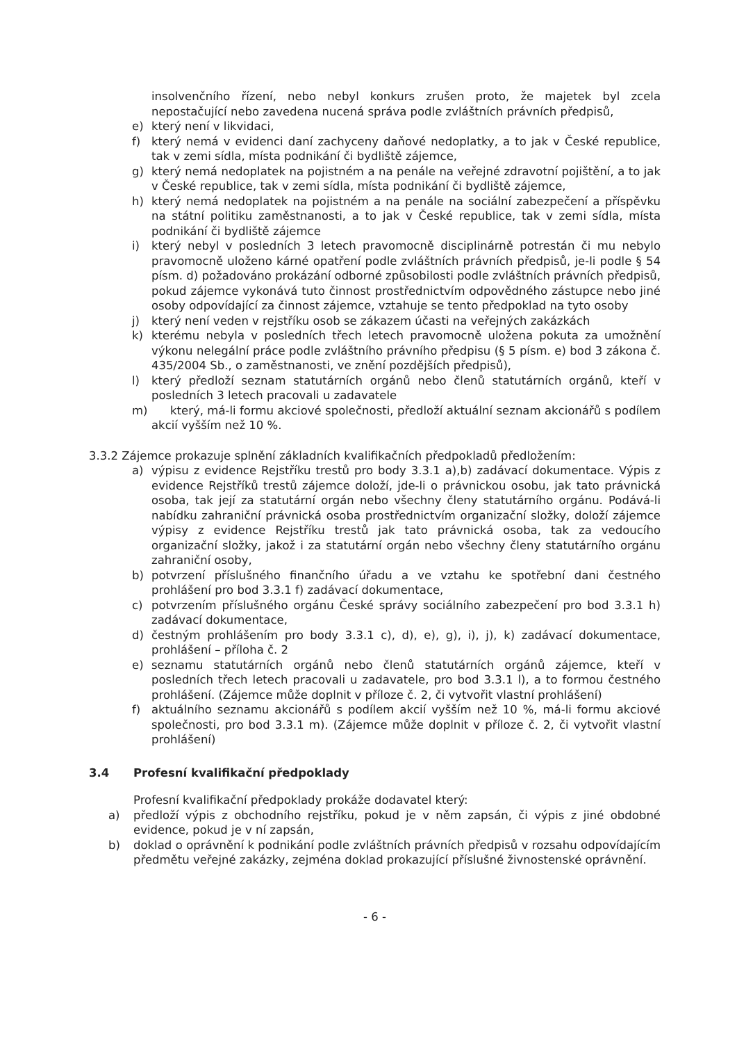insolvenčního řízení, nebo nebyl konkurs zrušen proto, že majetek byl zcela nepostačující nebo zavedena nucená správa podle zvláštních právních předpisů,
e) který není v likvidaci,
f) který nemá v evidenci daní zachyceny daňové nedoplatky, a to jak v České republice, tak v zemi sídla, místa podnikání či bydliště zájemce,
g) který nemá nedoplatek na pojistném a na penále na veřejné zdravotní pojištění, a to jak v České republice, tak v zemi sídla, místa podnikání či bydliště zájemce,
h) který nemá nedoplatek na pojistném a na penále na sociální zabezpečení a příspěvku na státní politiku zaměstnanosti, a to jak v České republice, tak v zemi sídla, místa podnikání či bydliště zájemce
i) který nebyl v posledních 3 letech pravomocně disciplinárně potrestán či mu nebylo pravomocně uloženo kárné opatření podle zvláštních právních předpisů, je-li podle § 54 písm. d) požadováno prokázání odborné způsobilosti podle zvláštních právních předpisů, pokud zájemce vykonává tuto činnost prostřednictvím odpovědného zástupce nebo jiné osoby odpovídající za činnost zájemce, vztahuje se tento předpoklad na tyto osoby
j) který není veden v rejstříku osob se zákazem účasti na veřejných zakázkách
k) kterému nebyla v posledních třech letech pravomocně uložena pokuta za umožnění výkonu nelegální práce podle zvláštního právního předpisu (§ 5 písm. e) bod 3 zákona č. 435/2004 Sb., o zaměstnanosti, ve znění pozdějších předpisů),
l) který předloží seznam statutárních orgánů nebo členů statutárních orgánů, kteří v posledních 3 letech pracovali u zadavatele
m) který, má-li formu akciové společnosti, předloží aktuální seznam akcionářů s podílem akcií vyšším než 10 %.
3.3.2 Zájemce prokazuje splnění základních kvalifikačních předpokladů předložením:
a) výpisu z evidence Rejstříku trestů pro body 3.3.1 a),b) zadávací dokumentace. Výpis z evidence Rejstříků trestů zájemce doloží, jde-li o právnickou osobu, jak tato právnická osoba, tak její za statutární orgán nebo všechny členy statutárního orgánu. Podává-li nabídku zahraniční právnická osoba prostřednictvím organizační složky, doloží zájemce výpisy z evidence Rejstříku trestů jak tato právnická osoba, tak za vedoucího organizační složky, jakož i za statutární orgán nebo všechny členy statutárního orgánu zahraniční osoby,
b) potvrzení příslušného finančního úřadu a ve vztahu ke spotřební dani čestného prohlášení pro bod 3.3.1 f) zadávací dokumentace,
c) potvrzením příslušného orgánu České správy sociálního zabezpečení pro bod 3.3.1 h) zadávací dokumentace,
d) čestným prohlášením pro body 3.3.1 c), d), e), g), i), j), k) zadávací dokumentace, prohlášení – příloha č. 2
e) seznamu statutárních orgánů nebo členů statutárních orgánů zájemce, kteří v posledních třech letech pracovali u zadavatele, pro bod 3.3.1 l), a to formou čestného prohlášení. (Zájemce může doplnit v příloze č. 2, či vytvořit vlastní prohlášení)
f) aktuálního seznamu akcionářů s podílem akcií vyšším než 10 %, má-li formu akciové společnosti, pro bod 3.3.1 m). (Zájemce může doplnit v příloze č. 2, či vytvořit vlastní prohlášení)
3.4 Profesní kvalifikační předpoklady
Profesní kvalifikační předpoklady prokáže dodavatel který:
a) předloží výpis z obchodního rejstříku, pokud je v něm zapsán, či výpis z jiné obdobné evidence, pokud je v ní zapsán,
b) doklad o oprávnění k podnikání podle zvláštních právních předpisů v rozsahu odpovídajícím předmětu veřejné zakázky, zejména doklad prokazující příslušné živnostenské oprávnění.
- 6 -